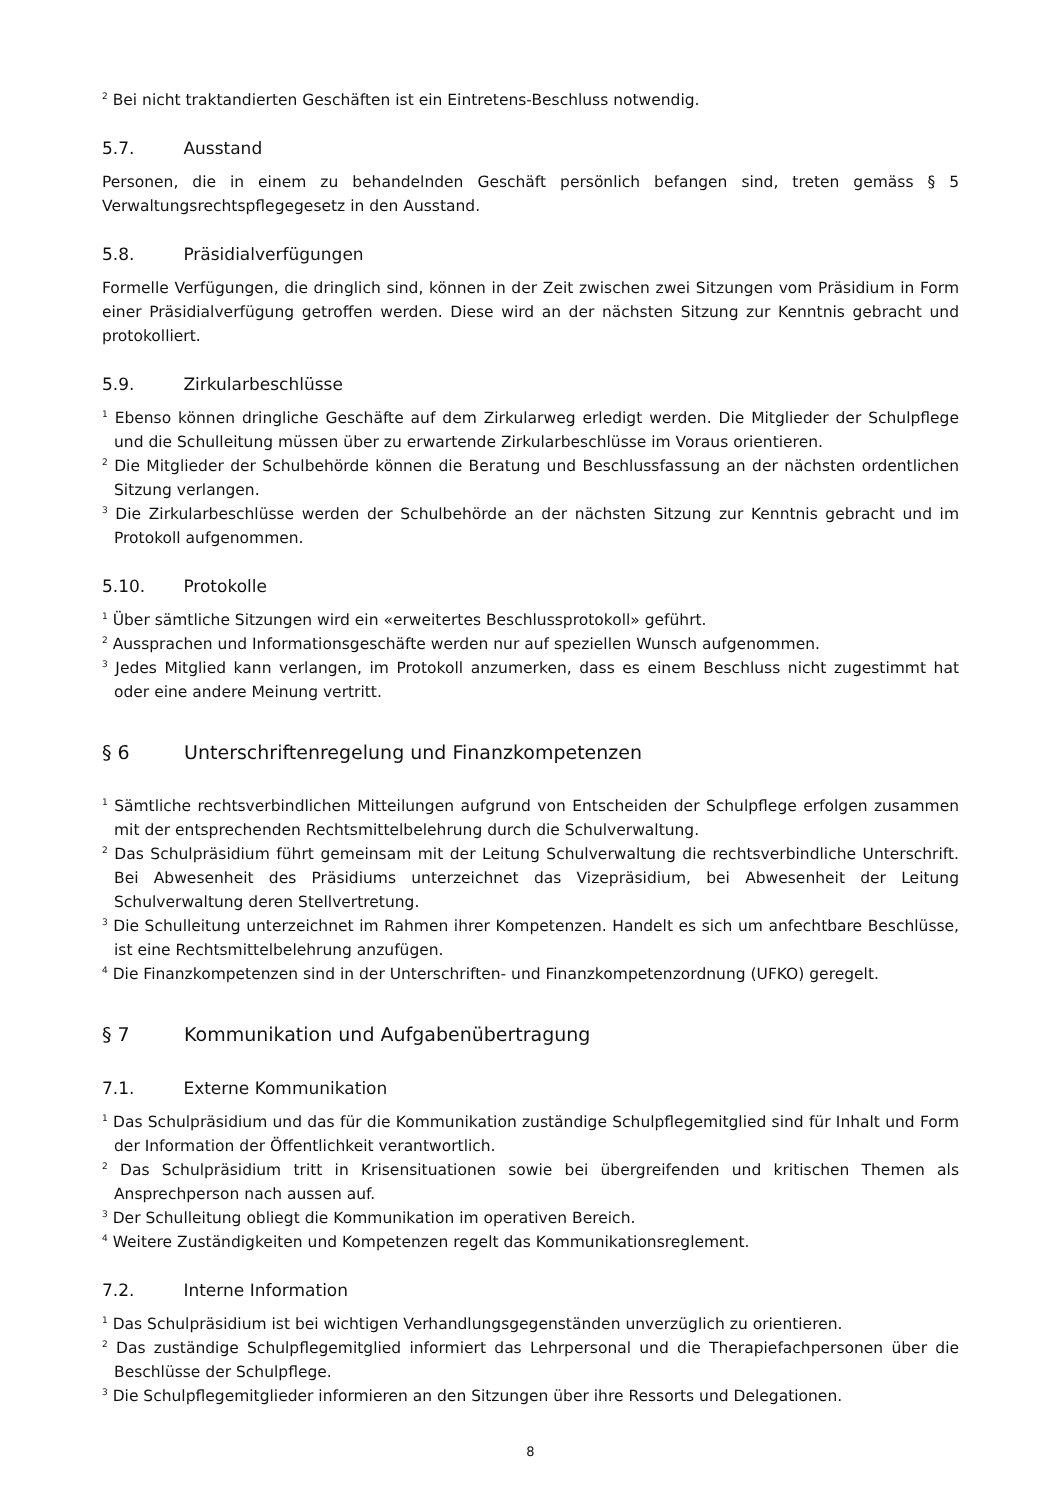<sup>2</sup> Bei nicht traktandierten Geschäften ist ein Eintretens-Beschluss notwendig.
5.7. Ausstand
Personen, die in einem zu behandelnden Geschäft persönlich befangen sind, treten gemäss § 5 Verwaltungsrechtspflegegesetz in den Ausstand.
5.8. Präsidialverfügungen
Formelle Verfügungen, die dringlich sind, können in der Zeit zwischen zwei Sitzungen vom Präsidium in Form einer Präsidialverfügung getroffen werden. Diese wird an der nächsten Sitzung zur Kenntnis gebracht und protokolliert.
5.9. Zirkularbeschlüsse
<sup>1</sup> Ebenso können dringliche Geschäfte auf dem Zirkularweg erledigt werden. Die Mitglieder der Schulpflege und die Schulleitung müssen über zu erwartende Zirkularbeschlüsse im Voraus orientieren.
<sup>2</sup> Die Mitglieder der Schulbehörde können die Beratung und Beschlussfassung an der nächsten ordentlichen Sitzung verlangen.
<sup>3</sup> Die Zirkularbeschlüsse werden der Schulbehörde an der nächsten Sitzung zur Kenntnis gebracht und im Protokoll aufgenommen.
5.10. Protokolle
<sup>1</sup> Über sämtliche Sitzungen wird ein «erweitertes Beschlussprotokoll» geführt.
<sup>2</sup> Aussprachen und Informationsgeschäfte werden nur auf speziellen Wunsch aufgenommen.
<sup>3</sup> Jedes Mitglied kann verlangen, im Protokoll anzumerken, dass es einem Beschluss nicht zugestimmt hat oder eine andere Meinung vertritt.
§ 6 Unterschriftenregelung und Finanzkompetenzen
<sup>1</sup> Sämtliche rechtsverbindlichen Mitteilungen aufgrund von Entscheiden der Schulpflege erfolgen zusammen mit der entsprechenden Rechtsmittelbelehrung durch die Schulverwaltung.
<sup>2</sup> Das Schulpräsidium führt gemeinsam mit der Leitung Schulverwaltung die rechtsverbindliche Unterschrift. Bei Abwesenheit des Präsidiums unterzeichnet das Vizepräsidium, bei Abwesenheit der Leitung Schulverwaltung deren Stellvertretung.
<sup>3</sup> Die Schulleitung unterzeichnet im Rahmen ihrer Kompetenzen. Handelt es sich um anfechtbare Beschlüsse, ist eine Rechtsmittelbelehrung anzufügen.
<sup>4</sup> Die Finanzkompetenzen sind in der Unterschriften- und Finanzkompetenzordnung (UFKO) geregelt.
§ 7 Kommunikation und Aufgabenübertragung
7.1. Externe Kommunikation
<sup>1</sup> Das Schulpräsidium und das für die Kommunikation zuständige Schulpflegemitglied sind für Inhalt und Form der Information der Öffentlichkeit verantwortlich.
<sup>2</sup> Das Schulpräsidium tritt in Krisensituationen sowie bei übergreifenden und kritischen Themen als Ansprechperson nach aussen auf.
<sup>3</sup> Der Schulleitung obliegt die Kommunikation im operativen Bereich.
<sup>4</sup> Weitere Zuständigkeiten und Kompetenzen regelt das Kommunikationsreglement.
7.2. Interne Information
<sup>1</sup> Das Schulpräsidium ist bei wichtigen Verhandlungsgegenständen unverzüglich zu orientieren.
<sup>2</sup> Das zuständige Schulpflegemitglied informiert das Lehrpersonal und die Therapiefachpersonen über die Beschlüsse der Schulpflege.
<sup>3</sup> Die Schulpflegemitglieder informieren an den Sitzungen über ihre Ressorts und Delegationen.
8